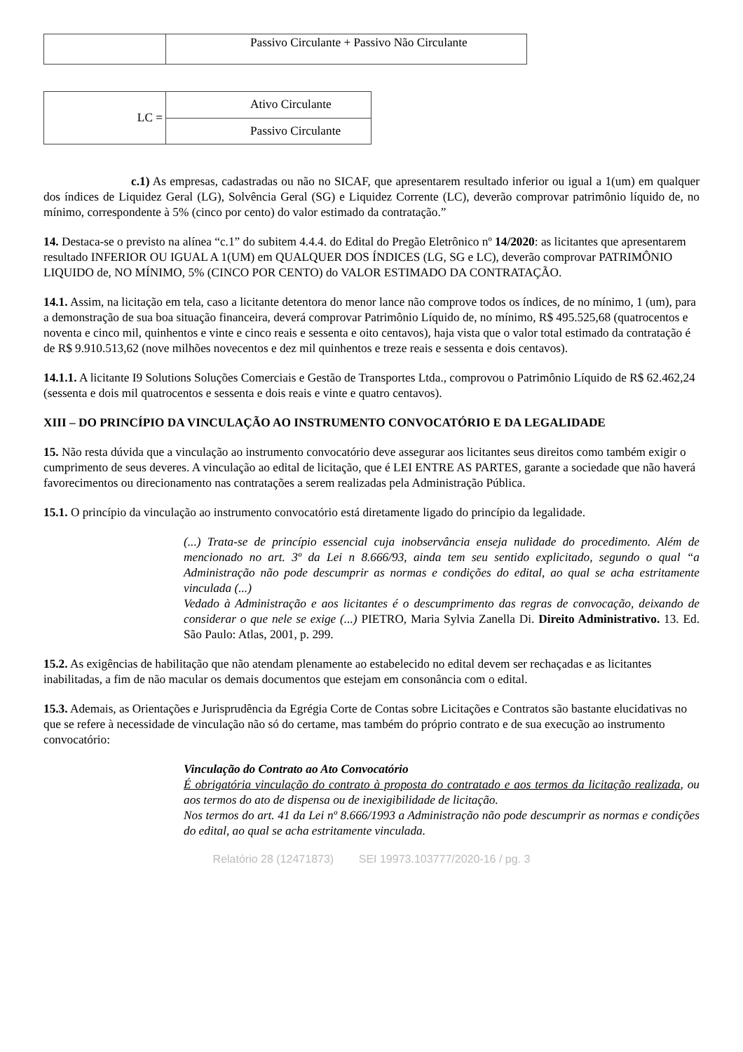| | Passivo Circulante + Passivo Não Circulante |
| LC = | Ativo Circulante |
| | Passivo Circulante |
c.1) As empresas, cadastradas ou não no SICAF, que apresentarem resultado inferior ou igual a 1(um) em qualquer dos índices de Liquidez Geral (LG), Solvência Geral (SG) e Liquidez Corrente (LC), deverão comprovar patrimônio líquido de, no mínimo, correspondente à 5% (cinco por cento) do valor estimado da contratação.”
14. Destaca-se o previsto na alínea “c.1” do subitem 4.4.4. do Edital do Pregão Eletrônico nº 14/2020: as licitantes que apresentarem resultado INFERIOR OU IGUAL A 1(UM) em QUALQUER DOS ÍNDICES (LG, SG e LC), deverão comprovar PATRIMÔNIO LIQUIDO de, NO MÍNIMO, 5% (CINCO POR CENTO) do VALOR ESTIMADO DA CONTRATAÇÃO.
14.1. Assim, na licitação em tela, caso a licitante detentora do menor lance não comprove todos os índices, de no mínimo, 1 (um), para a demonstração de sua boa situação financeira, deverá comprovar Patrimônio Líquido de, no mínimo, R$ 495.525,68 (quatrocentos e noventa e cinco mil, quinhentos e vinte e cinco reais e sessenta e oito centavos), haja vista que o valor total estimado da contratação é de R$ 9.910.513,62 (nove milhões novecentos e dez mil quinhentos e treze reais e sessenta e dois centavos).
14.1.1. A licitante I9 Solutions Soluções Comerciais e Gestão de Transportes Ltda., comprovou o Patrimônio Líquido de R$ 62.462,24 (sessenta e dois mil quatrocentos e sessenta e dois reais e vinte e quatro centavos).
XIII – DO PRINCÍPIO DA VINCULAÇÃO AO INSTRUMENTO CONVOCATÓRIO E DA LEGALIDADE
15. Não resta dúvida que a vinculação ao instrumento convocatório deve assegurar aos licitantes seus direitos como também exigir o cumprimento de seus deveres. A vinculação ao edital de licitação, que é LEI ENTRE AS PARTES, garante a sociedade que não haverá favorecimentos ou direcionamento nas contratações a serem realizadas pela Administração Pública.
15.1. O princípio da vinculação ao instrumento convocatório está diretamente ligado do princípio da legalidade.
(...) Trata-se de princípio essencial cuja inobservância enseja nulidade do procedimento. Além de mencionado no art. 3º da Lei n 8.666/93, ainda tem seu sentido explicitado, segundo o qual “a Administração não pode descumprir as normas e condições do edital, ao qual se acha estritamente vinculada (...)
Vedado à Administração e aos licitantes é o descumprimento das regras de convocação, deixando de considerar o que nele se exige (...) PIETRO, Maria Sylvia Zanella Di. Direito Administrativo. 13. Ed. São Paulo: Atlas, 2001, p. 299.
15.2. As exigências de habilitação que não atendam plenamente ao estabelecido no edital devem ser rechaçadas e as licitantes inabilitadas, a fim de não macular os demais documentos que estejam em consonância com o edital.
15.3. Ademais, as Orientações e Jurisprudência da Egrégia Corte de Contas sobre Licitações e Contratos são bastante elucidativas no que se refere à necessidade de vinculação não só do certame, mas também do próprio contrato e de sua execução ao instrumento convocatório:
Vinculação do Contrato ao Ato Convocatório
É obrigatória vinculação do contrato à proposta do contratado e aos termos da licitação realizada, ou aos termos do ato de dispensa ou de inexigibilidade de licitação.
Nos termos do art. 41 da Lei nº 8.666/1993 a Administração não pode descumprir as normas e condições do edital, ao qual se acha estritamente vinculada.
Relatório 28 (12471873) SEI 19973.103777/2020-16 / pg. 3